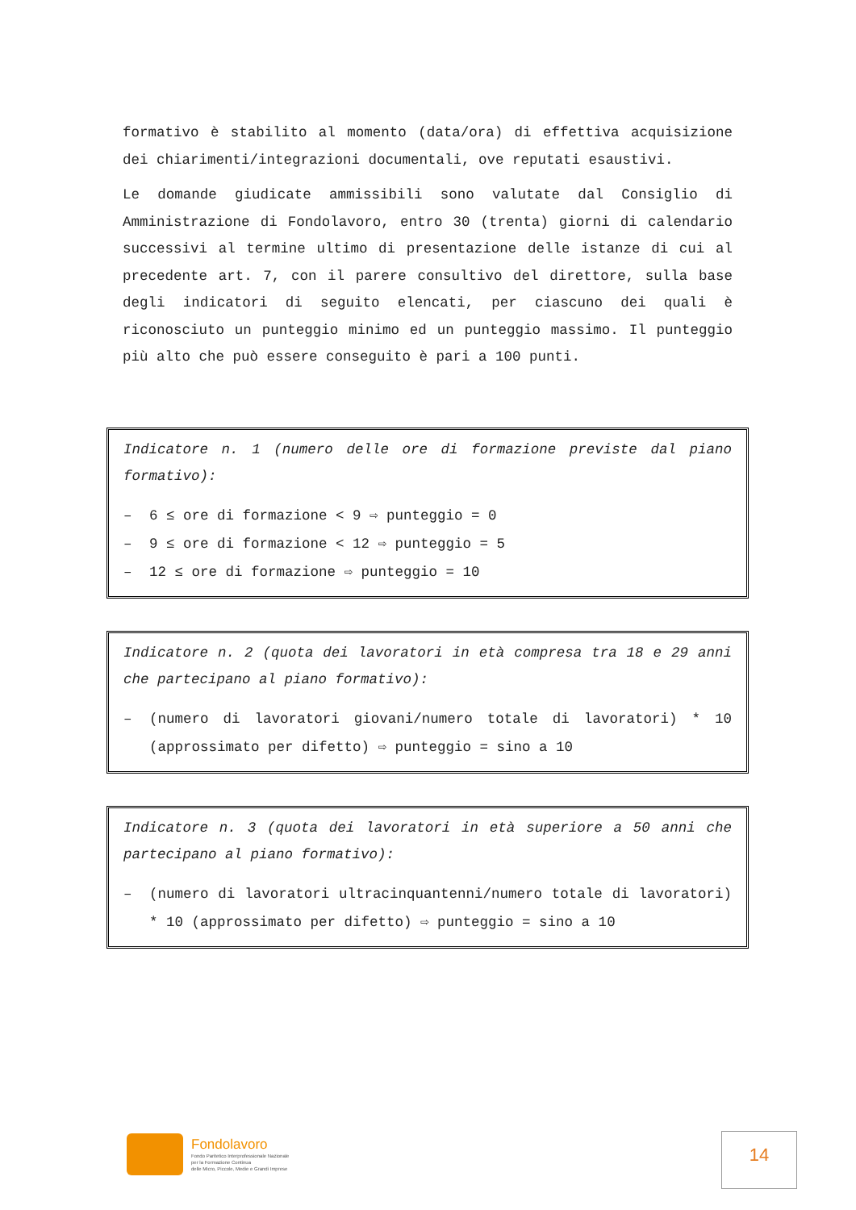formativo è stabilito al momento (data/ora) di effettiva acquisizione dei chiarimenti/integrazioni documentali, ove reputati esaustivi.
Le domande giudicate ammissibili sono valutate dal Consiglio di Amministrazione di Fondolavoro, entro 30 (trenta) giorni di calendario successivi al termine ultimo di presentazione delle istanze di cui al precedente art. 7, con il parere consultivo del direttore, sulla base degli indicatori di seguito elencati, per ciascuno dei quali è riconosciuto un punteggio minimo ed un punteggio massimo. Il punteggio più alto che può essere conseguito è pari a 100 punti.
Indicatore n. 1 (numero delle ore di formazione previste dal piano formativo):
– 6 ≤ ore di formazione < 9 ⇨ punteggio = 0
– 9 ≤ ore di formazione < 12 ⇨ punteggio = 5
– 12 ≤ ore di formazione ⇨ punteggio = 10
Indicatore n. 2 (quota dei lavoratori in età compresa tra 18 e 29 anni che partecipano al piano formativo):
– (numero di lavoratori giovani/numero totale di lavoratori) * 10 (approssimato per difetto) ⇨ punteggio = sino a 10
Indicatore n. 3 (quota dei lavoratori in età superiore a 50 anni che partecipano al piano formativo):
– (numero di lavoratori ultracinquantenni/numero totale di lavoratori) * 10 (approssimato per difetto) ⇨ punteggio = sino a 10
Fondolavoro
Fondo Paritetico Interprofessionale Nazionale
per la Formazione Continua
delle Micro, Piccole, Medie e Grandi Imprese
14